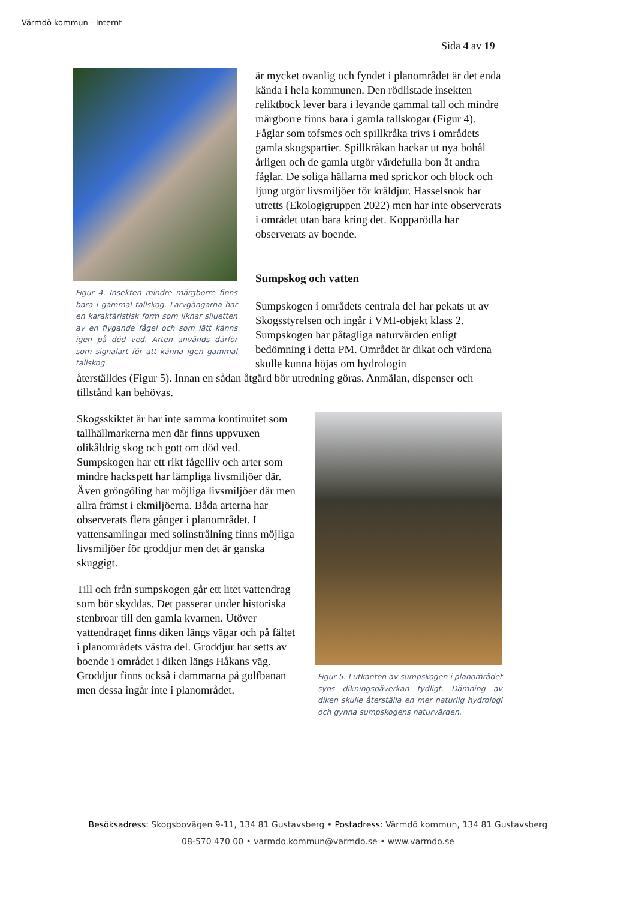Värmdö kommun - Internt
Sida 4 av 19
Figur 4. Insekten mindre märgborre finns bara i gammal tallskog. Larvgångarna har en karaktäristisk form som liknar siluetten av en flygande fågel och som lätt känns igen på död ved. Arten används därför som signalart för att känna igen gammal tallskog.
är mycket ovanlig och fyndet i planområdet är det enda kända i hela kommunen. Den rödlistade insekten reliktbock lever bara i levande gammal tall och mindre märgborre finns bara i gamla tallskogar (Figur 4). Fåglar som tofsmes och spillkråka trivs i områdets gamla skogspartier. Spillkråkan hackar ut nya bohål årligen och de gamla utgör värdefulla bon åt andra fåglar. De soliga hällarna med sprickor och block och ljung utgör livsmiljöer för kräldjur. Hasselsnok har utretts (Ekologigruppen 2022) men har inte observerats i området utan bara kring det. Kopparödla har observerats av boende.
Sumpskog och vatten
Sumpskogen i områdets centrala del har pekats ut av Skogsstyrelsen och ingår i VMI-objekt klass 2. Sumpskogen har påtagliga naturvärden enligt bedömning i detta PM. Området är dikat och värdena skulle kunna höjas om hydrologin
återställdes (Figur 5). Innan en sådan åtgärd bör utredning göras. Anmälan, dispenser och tillstånd kan behövas.
Skogsskiktet är har inte samma kontinuitet som tallhällmarkerna men där finns uppvuxen olikåldrig skog och gott om död ved. Sumpskogen har ett rikt fågelliv och arter som mindre hackspett har lämpliga livsmiljöer där. Även gröngöling har möjliga livsmiljöer där men allra främst i ekmiljöerna. Båda arterna har observerats flera gånger i planområdet. I vattensamlingar med solinstrålning finns möjliga livsmiljöer för groddjur men det är ganska skuggigt.
Till och från sumpskogen går ett litet vattendrag som bör skyddas. Det passerar under historiska stenbroar till den gamla kvarnen. Utöver vattendraget finns diken längs vägar och på fältet i planområdets västra del. Groddjur har setts av boende i området i diken längs Håkans väg. Groddjur finns också i dammarna på golfbanan men dessa ingår inte i planområdet.
Figur 5. I utkanten av sumpskogen i planområdet syns dikningspåverkan tydligt. Dämning av diken skulle återställa en mer naturlig hydrologi och gynna sumpskogens naturvärden.
Besöksadress: Skogsbovägen 9-11, 134 81 Gustavsberg • Postadress: Värmdö kommun, 134 81 Gustavsberg
08-570 470 00 • varmdo.kommun@varmdo.se • www.varmdo.se